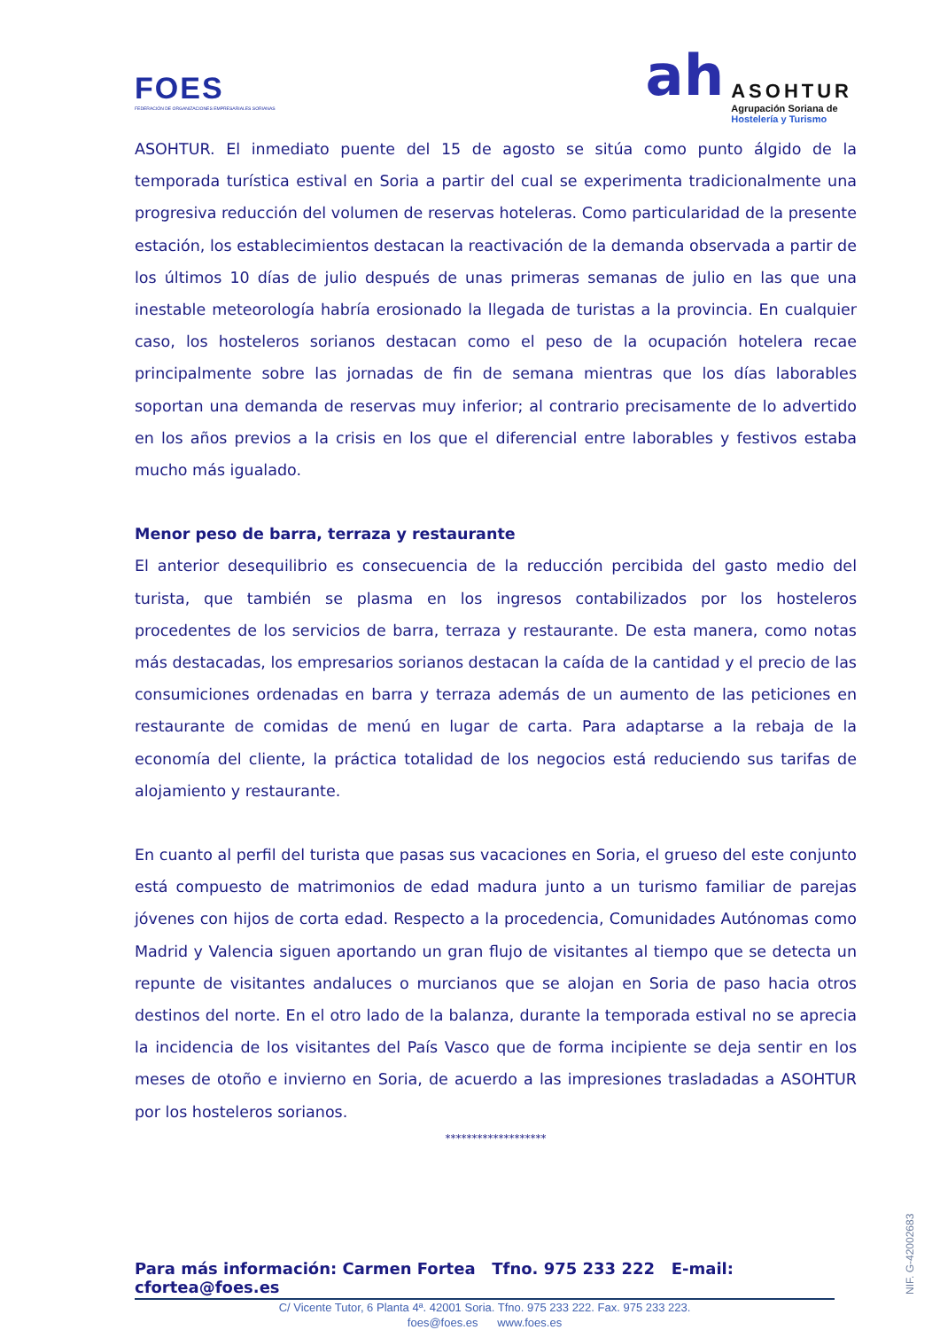FOES
FEDERACIÓN DE ORGANIZACIONES EMPRESARIALES SORIANAS
ah
ASOHTUR
Agrupación Soriana de
Hostelería y Turismo
ASOHTUR. El inmediato puente del 15 de agosto se sitúa como punto álgido de la temporada turística estival en Soria a partir del cual se experimenta tradicionalmente una progresiva reducción del volumen de reservas hoteleras. Como particularidad de la presente estación, los establecimientos destacan la reactivación de la demanda observada a partir de los últimos 10 días de julio después de unas primeras semanas de julio en las que una inestable meteorología habría erosionado la llegada de turistas a la provincia. En cualquier caso, los hosteleros sorianos destacan como el peso de la ocupación hotelera recae principalmente sobre las jornadas de fin de semana mientras que los días laborables soportan una demanda de reservas muy inferior; al contrario precisamente de lo advertido en los años previos a la crisis en los que el diferencial entre laborables y festivos estaba mucho más igualado.
Menor peso de barra, terraza y restaurante
El anterior desequilibrio es consecuencia de la reducción percibida del gasto medio del turista, que también se plasma en los ingresos contabilizados por los hosteleros procedentes de los servicios de barra, terraza y restaurante. De esta manera, como notas más destacadas, los empresarios sorianos destacan la caída de la cantidad y el precio de las consumiciones ordenadas en barra y terraza además de un aumento de las peticiones en restaurante de comidas de menú en lugar de carta. Para adaptarse a la rebaja de la economía del cliente, la práctica totalidad de los negocios está reduciendo sus tarifas de alojamiento y restaurante.
En cuanto al perfil del turista que pasas sus vacaciones en Soria, el grueso del este conjunto está compuesto de matrimonios de edad madura junto a un turismo familiar de parejas jóvenes con hijos de corta edad. Respecto a la procedencia, Comunidades Autónomas como Madrid y Valencia siguen aportando un gran flujo de visitantes al tiempo que se detecta un repunte de visitantes andaluces o murcianos que se alojan en Soria de paso hacia otros destinos del norte. En el otro lado de la balanza, durante la temporada estival no se aprecia la incidencia de los visitantes del País Vasco que de forma incipiente se deja sentir en los meses de otoño e invierno en Soria, de acuerdo a las impresiones trasladadas a ASOHTUR por los hosteleros sorianos.
*******************
Para más información: Carmen Fortea Tfno. 975 233 222 E-mail: cfortea@foes.es
C/ Vicente Tutor, 6 Planta 4ª. 42001 Soria. Tfno. 975 233 222. Fax. 975 233 223.
foes@foes.es www.foes.es
NIF. G-42002683